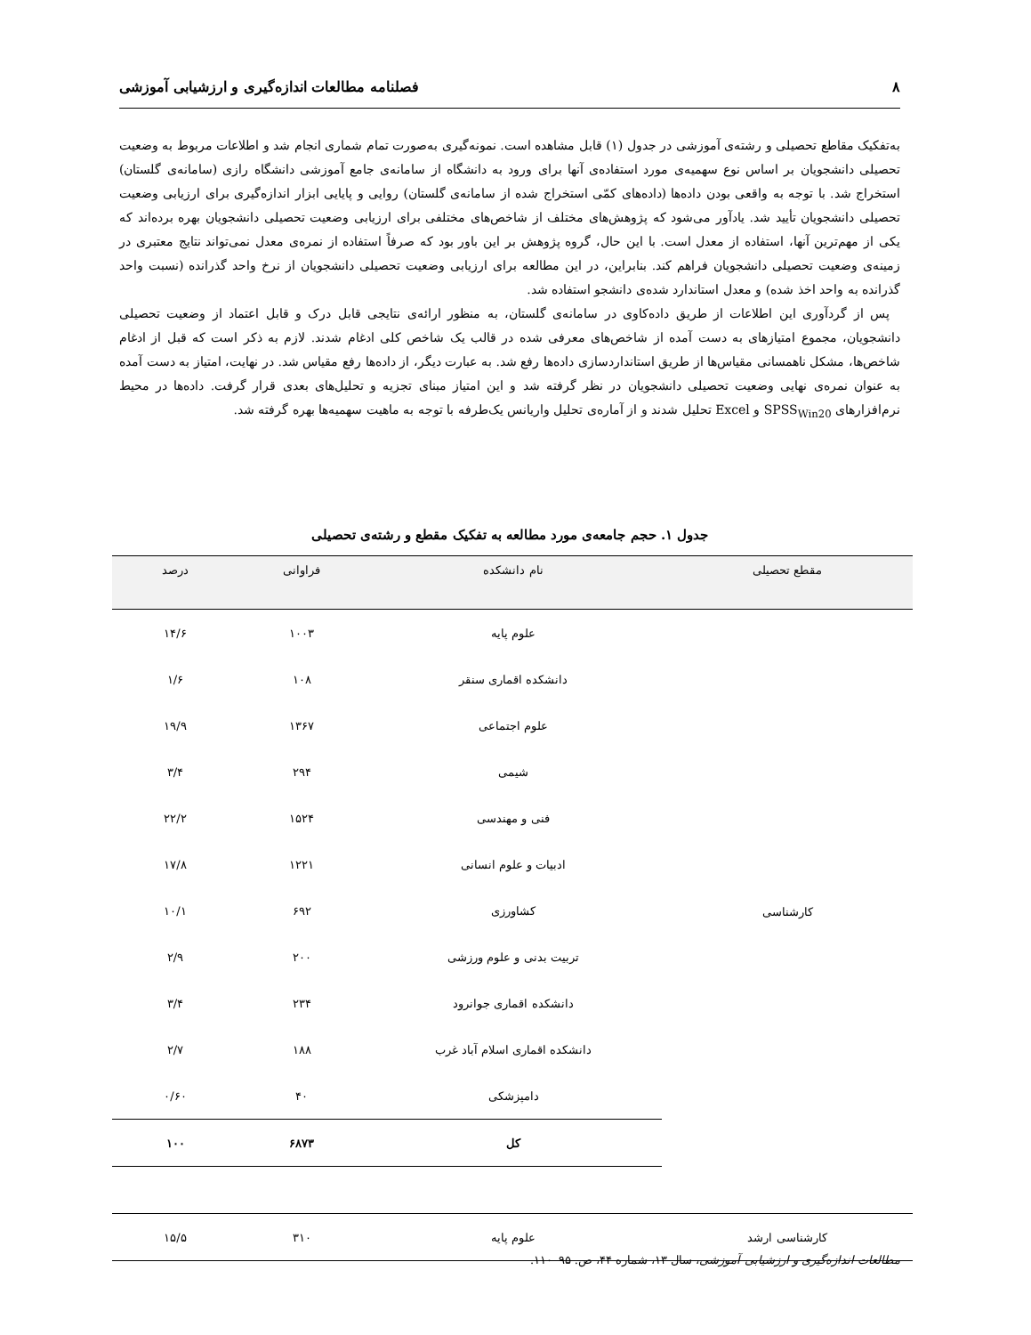۸ فصلنامه مطالعات اندازه‌گیری و ارزشیابی آموزشی
به‌تفکیک مقاطع تحصیلی و رشته‌ی آموزشی در جدول (۱) قابل مشاهده است. نمونه‌گیری به‌صورت تمام شماری انجام شد و اطلاعات مربوط به وضعیت تحصیلی دانشجویان بر اساس نوع سهمیه‌ی مورد استفاده‌ی آنها برای ورود به دانشگاه از سامانه‌ی جامع آموزشی دانشگاه رازی (سامانه‌ی گلستان) استخراج شد. با توجه به واقعی بودن داده‌ها (داده‌های کمّی استخراج شده از سامانه‌ی گلستان) روایی و پایایی ابزار اندازه‌گیری برای ارزیابی وضعیت تحصیلی دانشجویان تأیید شد. یادآور می‌شود که پژوهش‌های مختلف از شاخص‌های مختلفی برای ارزیابی وضعیت تحصیلی دانشجویان بهره برده‌اند که یکی از مهم‌ترین آنها، استفاده از معدل است. با این حال، گروه پژوهش بر این باور بود که صرفاً استفاده از نمره‌ی معدل نمی‌تواند نتایج معتبری در زمینه‌ی وضعیت تحصیلی دانشجویان فراهم کند. بنابراین، در این مطالعه برای ارزیابی وضعیت تحصیلی دانشجویان از نرخ واحد گذرانده (نسبت واحد گذرانده به واحد اخذ شده) و معدل استاندارد شده‌ی دانشجو استفاده شد.
پس از گردآوری این اطلاعات از طریق داده‌کاوی در سامانه‌ی گلستان، به منظور ارائه‌ی نتایجی قابل درک و قابل اعتماد از وضعیت تحصیلی دانشجویان، مجموع امتیازهای به دست آمده از شاخص‌های معرفی شده در قالب یک شاخص کلی ادغام شدند. لازم به ذکر است که قبل از ادغام شاخص‌ها، مشکل ناهمسانی مقیاس‌ها از طریق استانداردسازی داده‌ها رفع شد. به عبارت دیگر، از داده‌ها رفع مقیاس شد. در نهایت، امتیاز به دست آمده به عنوان نمره‌ی نهایی وضعیت تحصیلی دانشجویان در نظر گرفته شد و این امتیاز مبنای تجزیه و تحلیل‌های بعدی قرار گرفت. داده‌ها در محیط نرم‌افزارهای SPSS<sub>Win20</sub> و Excel تحلیل شدند و از آماره‌ی تحلیل واریانس یک‌طرفه با توجه به ماهیت سهمیه‌ها بهره گرفته شد.
جدول ۱. حجم جامعه‌ی مورد مطالعه به تفکیک مقطع و رشته‌ی تحصیلی
| مقطع تحصیلی | نام دانشکده | فراوانی | درصد |
| --- | --- | --- | --- |
| کارشناسی | علوم پایه | ۱۰۰۳ | ۱۴/۶ |
| | دانشکده اقماری سنقر | ۱۰۸ | ۱/۶ |
| | علوم اجتماعی | ۱۳۶۷ | ۱۹/۹ |
| | شیمی | ۲۹۴ | ۳/۴ |
| | فنی و مهندسی | ۱۵۲۴ | ۲۲/۲ |
| | ادبیات و علوم انسانی | ۱۲۲۱ | ۱۷/۸ |
| | کشاورزی | ۶۹۲ | ۱۰/۱ |
| | تربیت بدنی و علوم ورزشی | ۲۰۰ | ۲/۹ |
| | دانشکده اقماری جوانرود | ۲۳۴ | ۳/۴ |
| | دانشکده اقماری اسلام آباد غرب | ۱۸۸ | ۲/۷ |
| | دامپزشکی | ۴۰ | ۰/۶۰ |
| | کل | ۶۸۷۳ | ۱۰۰ |
| کارشناسی ارشد | علوم پایه | ۳۱۰ | ۱۵/۵ |
مطالعات اندازه‌گیری و ارزشیابی آموزشی، سال ۱۳، شماره ۴۴، ص. ۹۵–۱۱۰.